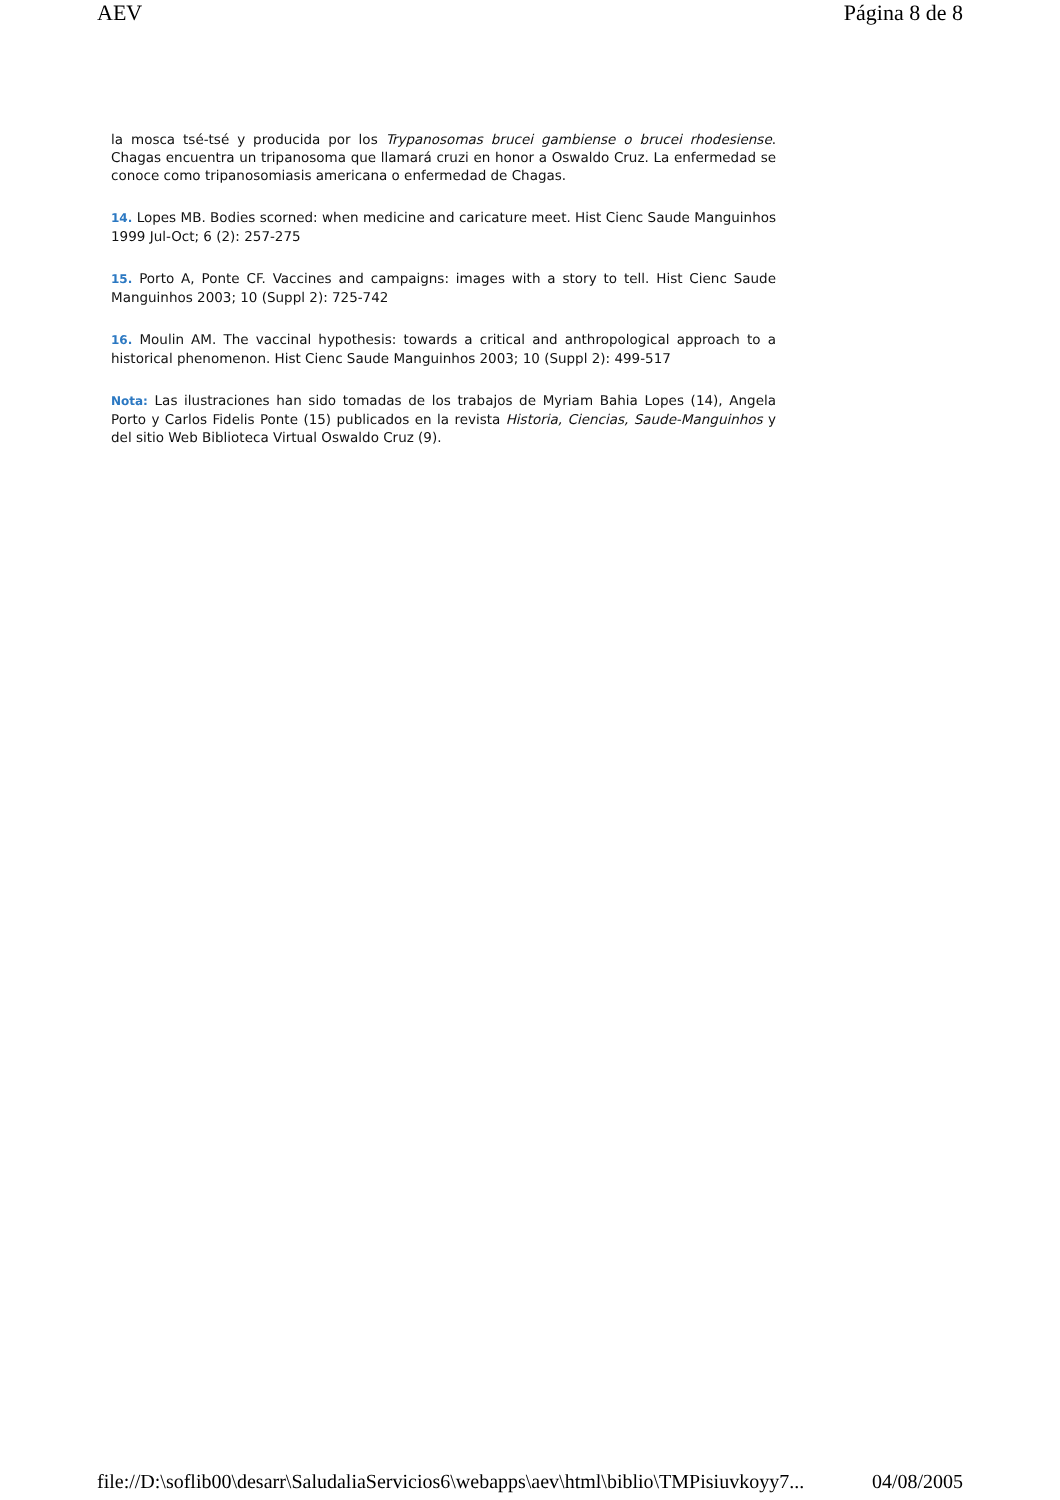AEV Página 8 de 8
la mosca tsé-tsé y producida por los Trypanosomas brucei gambiense o brucei rhodesiense. Chagas encuentra un tripanosoma que llamará cruzi en honor a Oswaldo Cruz. La enfermedad se conoce como tripanosomiasis americana o enfermedad de Chagas.
14. Lopes MB. Bodies scorned: when medicine and caricature meet. Hist Cienc Saude Manguinhos 1999 Jul-Oct; 6 (2): 257-275
15. Porto A, Ponte CF. Vaccines and campaigns: images with a story to tell. Hist Cienc Saude Manguinhos 2003; 10 (Suppl 2): 725-742
16. Moulin AM. The vaccinal hypothesis: towards a critical and anthropological approach to a historical phenomenon. Hist Cienc Saude Manguinhos 2003; 10 (Suppl 2): 499-517
Nota: Las ilustraciones han sido tomadas de los trabajos de Myriam Bahia Lopes (14), Angela Porto y Carlos Fidelis Ponte (15) publicados en la revista Historia, Ciencias, Saude-Manguinhos y del sitio Web Biblioteca Virtual Oswaldo Cruz (9).
file://D:\soflib00\desarr\SaludaliaServicios6\webapps\aev\html\biblio\TMPisiuvkoyy7... 04/08/2005